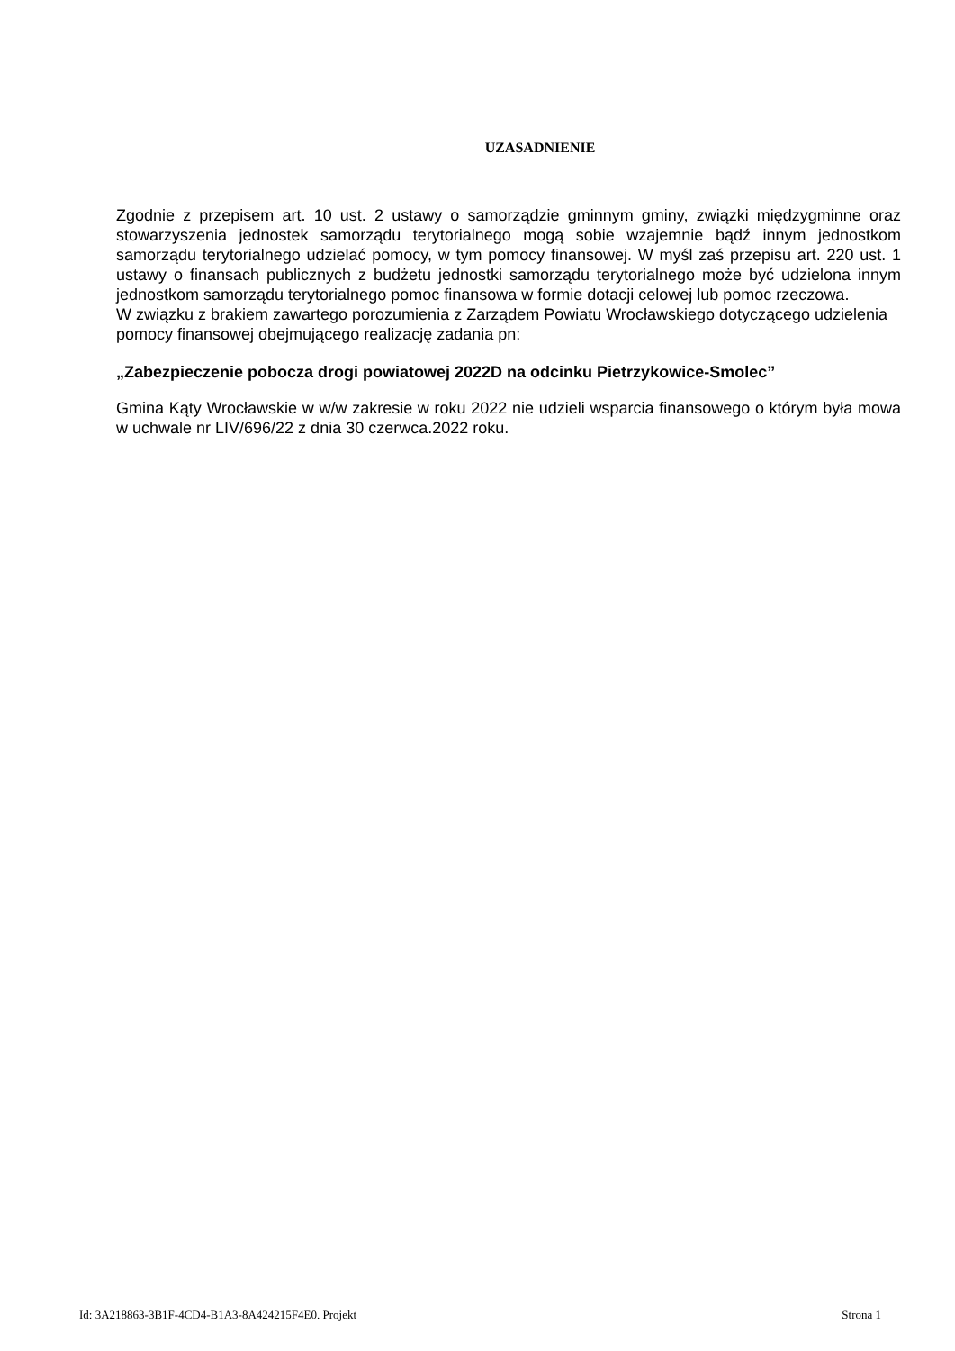UZASADNIENIE
Zgodnie z przepisem art. 10 ust. 2 ustawy o samorządzie gminnym gminy, związki międzygminne oraz stowarzyszenia jednostek samorządu terytorialnego mogą sobie wzajemnie bądź innym jednostkom samorządu terytorialnego udzielać pomocy, w tym pomocy finansowej. W myśl zaś przepisu art. 220 ust. 1 ustawy o finansach publicznych z budżetu jednostki samorządu terytorialnego może być udzielona innym jednostkom samorządu terytorialnego pomoc finansowa w formie dotacji celowej lub pomoc rzeczowa.
W związku z brakiem zawartego porozumienia z Zarządem Powiatu Wrocławskiego dotyczącego udzielenia pomocy finansowej obejmującego realizację zadania pn:
„Zabezpieczenie pobocza drogi powiatowej 2022D na odcinku Pietrzykowice-Smolec”
Gmina Kąty Wrocławskie w w/w zakresie w roku 2022 nie udzieli wsparcia finansowego o którym była mowa w uchwale nr LIV/696/22 z dnia 30 czerwca.2022 roku.
Id: 3A218863-3B1F-4CD4-B1A3-8A424215F4E0. Projekt Strona 1